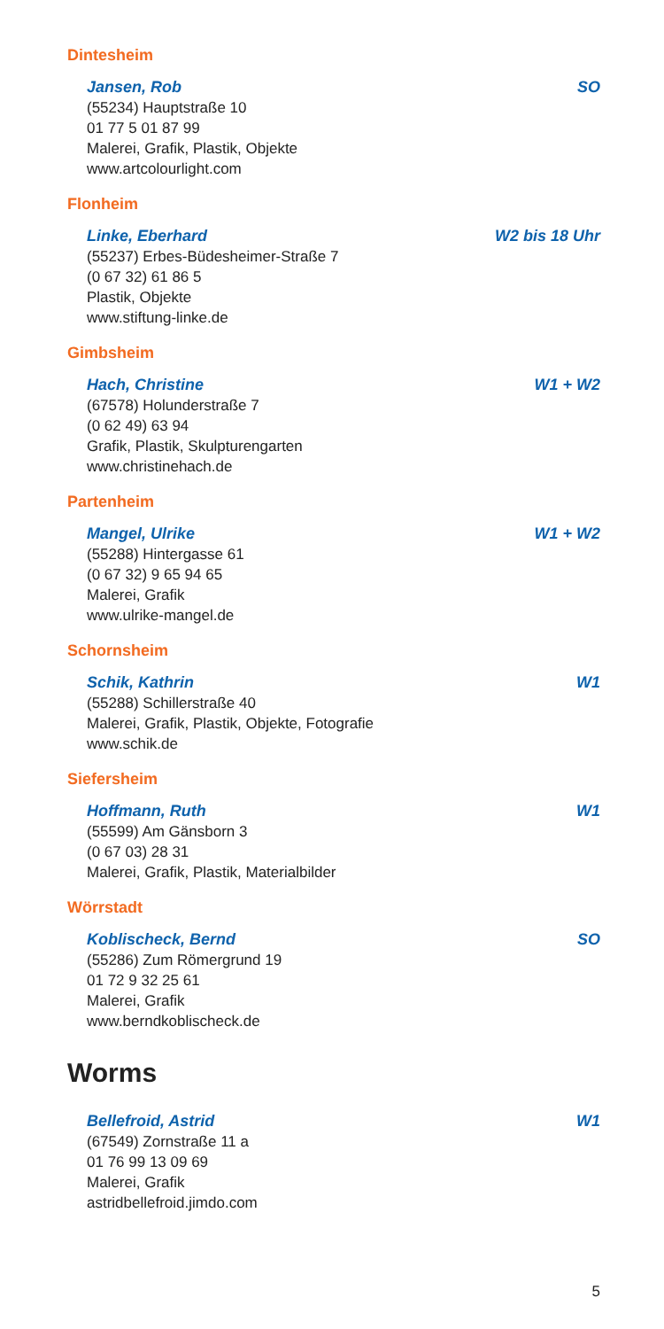Dintesheim
Jansen, Rob SO
(55234) Hauptstraße 10
01 77 5 01 87 99
Malerei, Grafik, Plastik, Objekte
www.artcolourlight.com
Flonheim
Linke, Eberhard W2 bis 18 Uhr
(55237) Erbes-Büdesheimer-Straße 7
(0 67 32) 61 86 5
Plastik, Objekte
www.stiftung-linke.de
Gimbsheim
Hach, Christine W1 + W2
(67578) Holunderstraße 7
(0 62 49) 63 94
Grafik, Plastik, Skulpturengarten
www.christinehach.de
Partenheim
Mangel, Ulrike W1 + W2
(55288) Hintergasse 61
(0 67 32) 9 65 94 65
Malerei, Grafik
www.ulrike-mangel.de
Schornsheim
Schik, Kathrin W1
(55288) Schillerstraße 40
Malerei, Grafik, Plastik, Objekte, Fotografie
www.schik.de
Siefersheim
Hoffmann, Ruth W1
(55599) Am Gänsborn 3
(0 67 03) 28 31
Malerei, Grafik, Plastik, Materialbilder
Wörrstadt
Koblischeck, Bernd SO
(55286) Zum Römergrund 19
01 72 9 32 25 61
Malerei, Grafik
www.berndkoblischeck.de
Worms
Bellefroid, Astrid W1
(67549) Zornstraße 11 a
01 76 99 13 09 69
Malerei, Grafik
astridbellefroid.jimdo.com
5